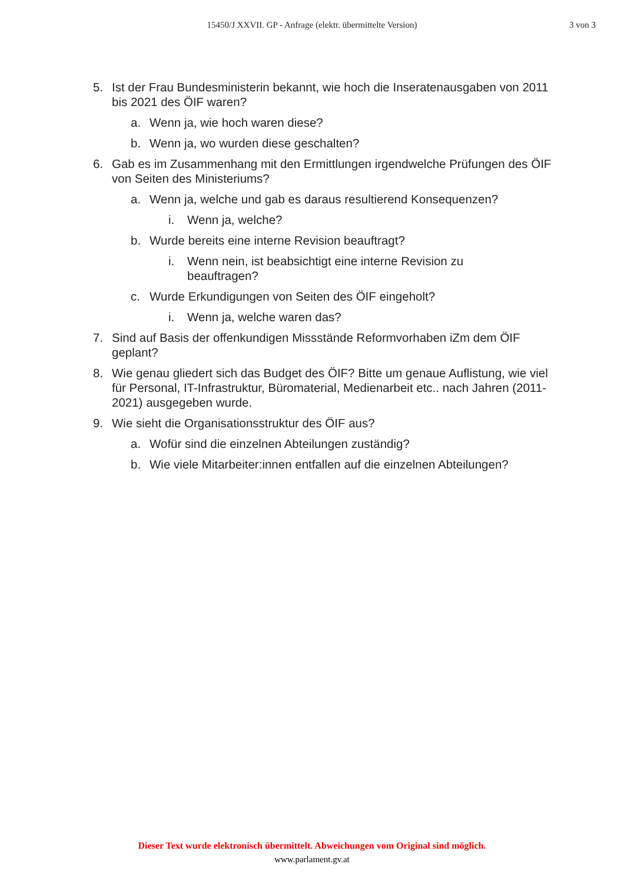15450/J XXVII. GP - Anfrage (elektr. übermittelte Version)
3 von 3
5. Ist der Frau Bundesministerin bekannt, wie hoch die Inseratenausgaben von 2011 bis 2021 des ÖIF waren?
a. Wenn ja, wie hoch waren diese?
b. Wenn ja, wo wurden diese geschalten?
6. Gab es im Zusammenhang mit den Ermittlungen irgendwelche Prüfungen des ÖIF von Seiten des Ministeriums?
a. Wenn ja, welche und gab es daraus resultierend Konsequenzen?
i. Wenn ja, welche?
b. Wurde bereits eine interne Revision beauftragt?
i. Wenn nein, ist beabsichtigt eine interne Revision zu beauftragen?
c. Wurde Erkundigungen von Seiten des ÖIF eingeholt?
i. Wenn ja, welche waren das?
7. Sind auf Basis der offenkundigen Missstände Reformvorhaben iZm dem ÖIF geplant?
8. Wie genau gliedert sich das Budget des ÖIF? Bitte um genaue Auflistung, wie viel für Personal, IT-Infrastruktur, Büromaterial, Medienarbeit etc.. nach Jahren (2011-2021) ausgegeben wurde.
9. Wie sieht die Organisationsstruktur des ÖIF aus?
a. Wofür sind die einzelnen Abteilungen zuständig?
b. Wie viele Mitarbeiter:innen entfallen auf die einzelnen Abteilungen?
Dieser Text wurde elektronisch übermittelt. Abweichungen vom Original sind möglich.
www.parlament.gv.at